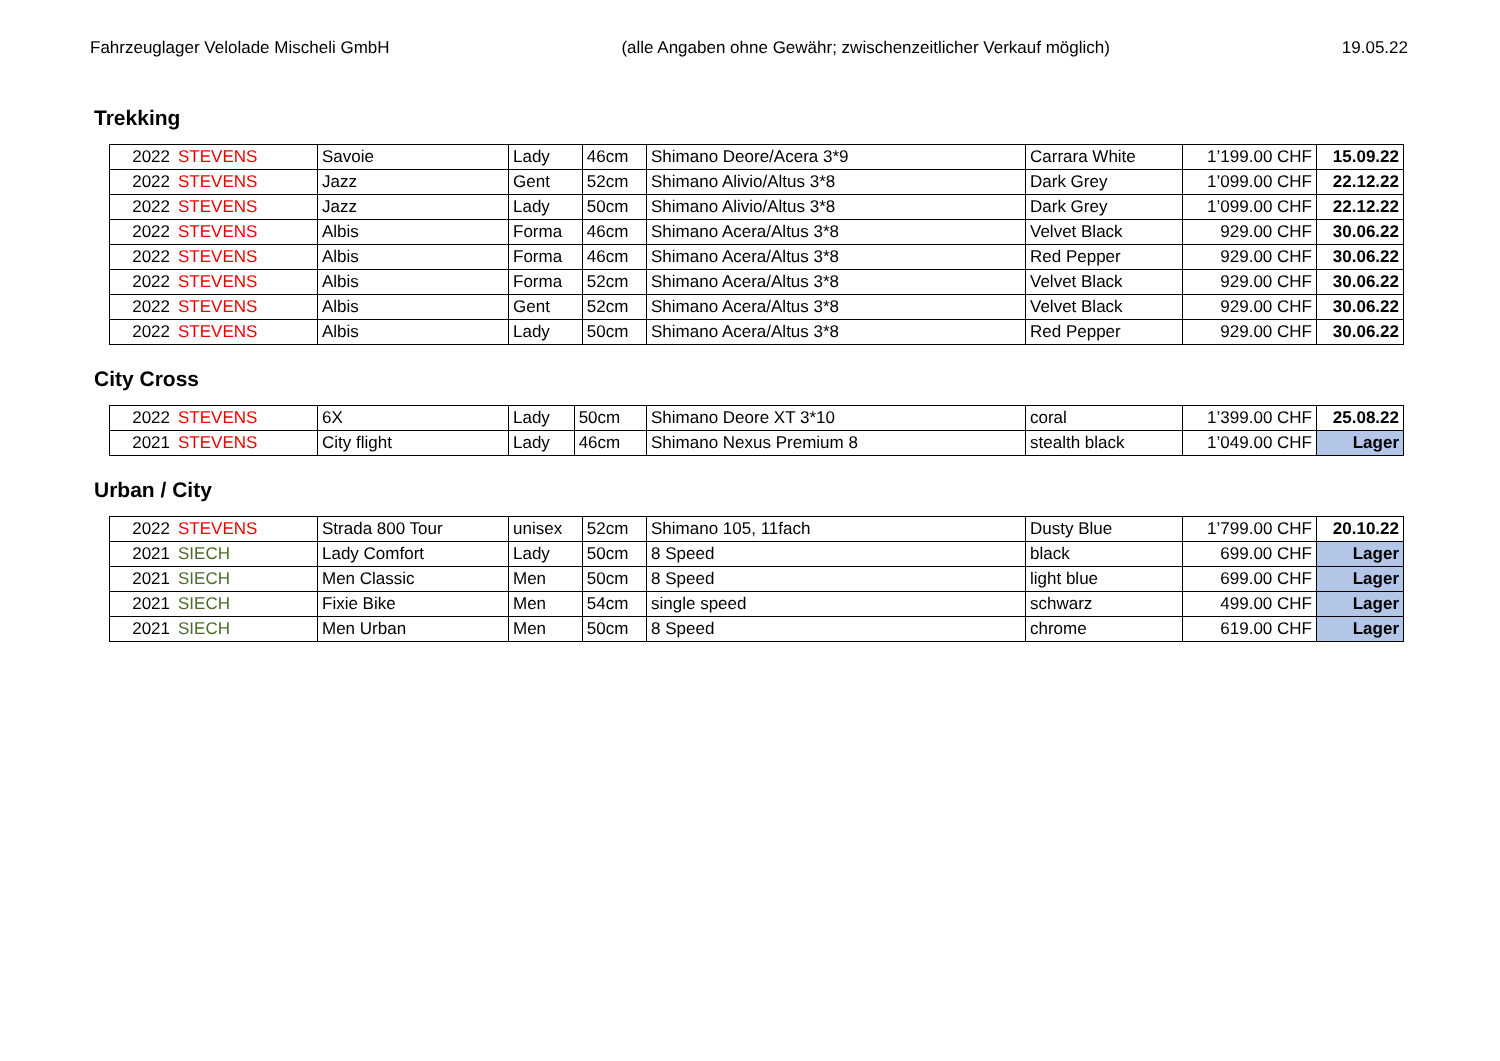Fahrzeuglager Velolade Mischeli GmbH (alle Angaben ohne Gewähr; zwischenzeitlicher Verkauf möglich) 19.05.22
Trekking
| 2022 | STEVENS | Savoie | Lady | 46cm | Shimano Deore/Acera 3*9 | Carrara White | 1’199.00 CHF | 15.09.22 |
| 2022 | STEVENS | Jazz | Gent | 52cm | Shimano Alivio/Altus 3*8 | Dark Grey | 1’099.00 CHF | 22.12.22 |
| 2022 | STEVENS | Jazz | Lady | 50cm | Shimano Alivio/Altus 3*8 | Dark Grey | 1’099.00 CHF | 22.12.22 |
| 2022 | STEVENS | Albis | Forma | 46cm | Shimano Acera/Altus 3*8 | Velvet Black | 929.00 CHF | 30.06.22 |
| 2022 | STEVENS | Albis | Forma | 46cm | Shimano Acera/Altus 3*8 | Red Pepper | 929.00 CHF | 30.06.22 |
| 2022 | STEVENS | Albis | Forma | 52cm | Shimano Acera/Altus 3*8 | Velvet Black | 929.00 CHF | 30.06.22 |
| 2022 | STEVENS | Albis | Gent | 52cm | Shimano Acera/Altus 3*8 | Velvet Black | 929.00 CHF | 30.06.22 |
| 2022 | STEVENS | Albis | Lady | 50cm | Shimano Acera/Altus 3*8 | Red Pepper | 929.00 CHF | 30.06.22 |
City Cross
| 2022 | STEVENS | 6X | Lady | 50cm | Shimano Deore XT 3*10 | coral | 1’399.00 CHF | 25.08.22 |
| 2021 | STEVENS | City flight | Lady | 46cm | Shimano Nexus Premium 8 | stealth black | 1’049.00 CHF | Lager |
Urban / City
| 2022 | STEVENS | Strada 800 Tour | unisex | 52cm | Shimano 105, 11fach | Dusty Blue | 1’799.00 CHF | 20.10.22 |
| 2021 | SIECH | Lady Comfort | Lady | 50cm | 8 Speed | black | 699.00 CHF | Lager |
| 2021 | SIECH | Men Classic | Men | 50cm | 8 Speed | light blue | 699.00 CHF | Lager |
| 2021 | SIECH | Fixie Bike | Men | 54cm | single speed | schwarz | 499.00 CHF | Lager |
| 2021 | SIECH | Men Urban | Men | 50cm | 8 Speed | chrome | 619.00 CHF | Lager |